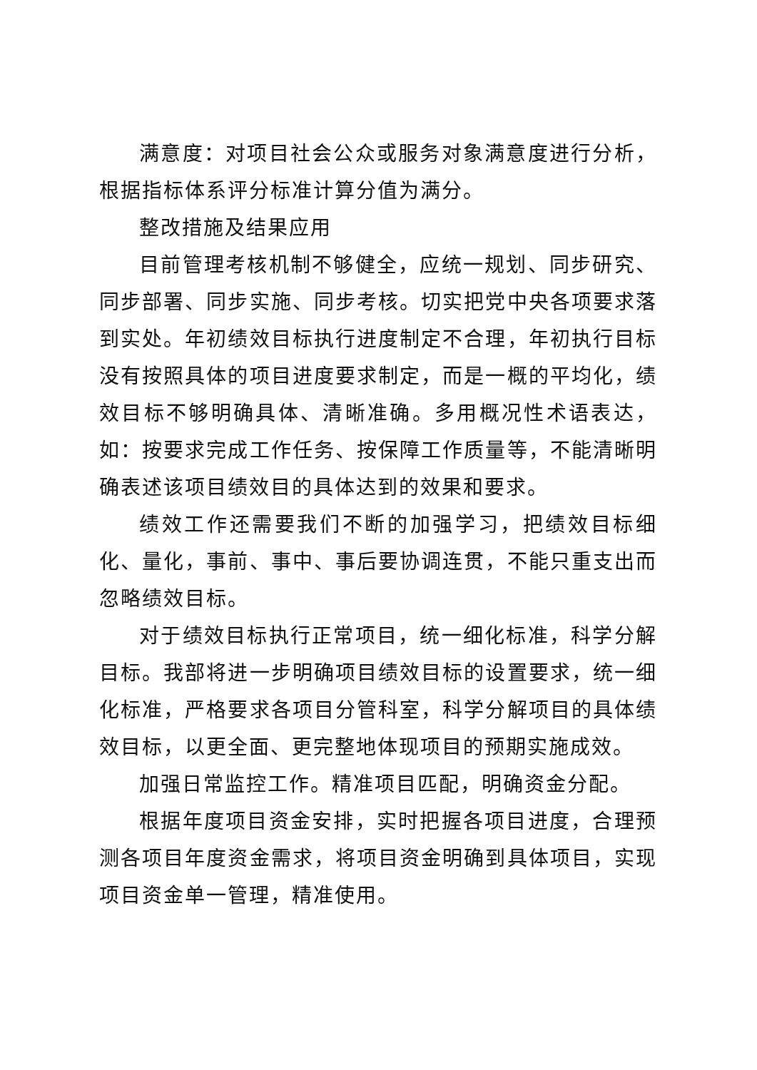满意度：对项目社会公众或服务对象满意度进行分析，根据指标体系评分标准计算分值为满分。
整改措施及结果应用
目前管理考核机制不够健全，应统一规划、同步研究、同步部署、同步实施、同步考核。切实把党中央各项要求落到实处。年初绩效目标执行进度制定不合理，年初执行目标没有按照具体的项目进度要求制定，而是一概的平均化，绩效目标不够明确具体、清晰准确。多用概况性术语表达，如：按要求完成工作任务、按保障工作质量等，不能清晰明确表述该项目绩效目的具体达到的效果和要求。
绩效工作还需要我们不断的加强学习，把绩效目标细化、量化，事前、事中、事后要协调连贯，不能只重支出而忽略绩效目标。
对于绩效目标执行正常项目，统一细化标准，科学分解目标。我部将进一步明确项目绩效目标的设置要求，统一细化标准，严格要求各项目分管科室，科学分解项目的具体绩效目标，以更全面、更完整地体现项目的预期实施成效。
加强日常监控工作。精准项目匹配，明确资金分配。
根据年度项目资金安排，实时把握各项目进度，合理预测各项目年度资金需求，将项目资金明确到具体项目，实现项目资金单一管理，精准使用。